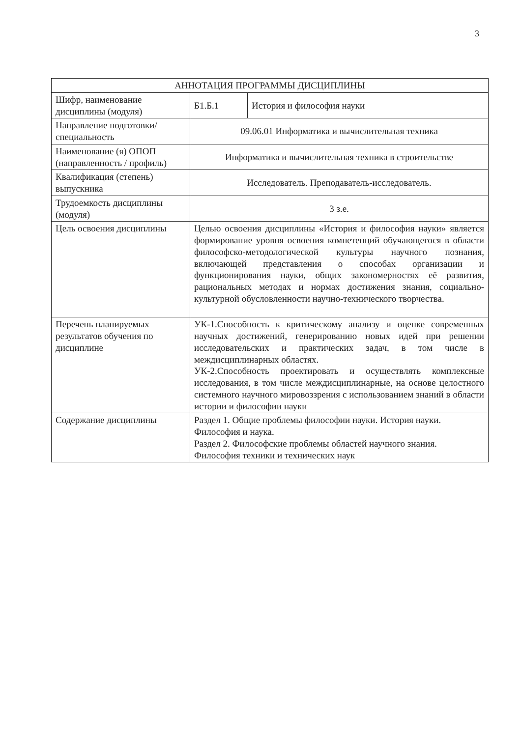3
| АННОТАЦИЯ ПРОГРАММЫ ДИСЦИПЛИНЫ | | |
| --- | --- | --- |
| Шифр, наименование дисциплины (модуля) | Б1.Б.1 | История и философия науки |
| Направление подготовки/ специальность | 09.06.01 Информатика и вычислительная техника | |
| Наименование (я) ОПОП (направленность / профиль) | Информатика и вычислительная техника в строительстве | |
| Квалификация (степень) выпускника | Исследователь. Преподаватель-исследователь. | |
| Трудоемкость дисциплины (модуля) | 3 з.е. | |
| Цель освоения дисциплины | Целью освоения дисциплины «История и философия науки» является формирование уровня освоения компетенций обучающегося в области философско-методологической культуры научного познания, включающей представления о способах организации и функционирования науки, общих закономерностях её развития, рациональных методах и нормах достижения знания, социально-культурной обусловленности научно-технического творчества. | |
| Перечень планируемых результатов обучения по дисциплине | УК-1.Способность к критическому анализу и оценке современных научных достижений, генерированию новых идей при решении исследовательских и практических задач, в том числе в междисциплинарных областях. УК-2.Способность проектировать и осуществлять комплексные исследования, в том числе междисциплинарные, на основе целостного системного научного мировоззрения с использованием знаний в области истории и философии науки | |
| Содержание дисциплины | Раздел 1. Общие проблемы философии науки. История науки. Философия и наука. Раздел 2. Философские проблемы областей научного знания. Философия техники и технических наук | |